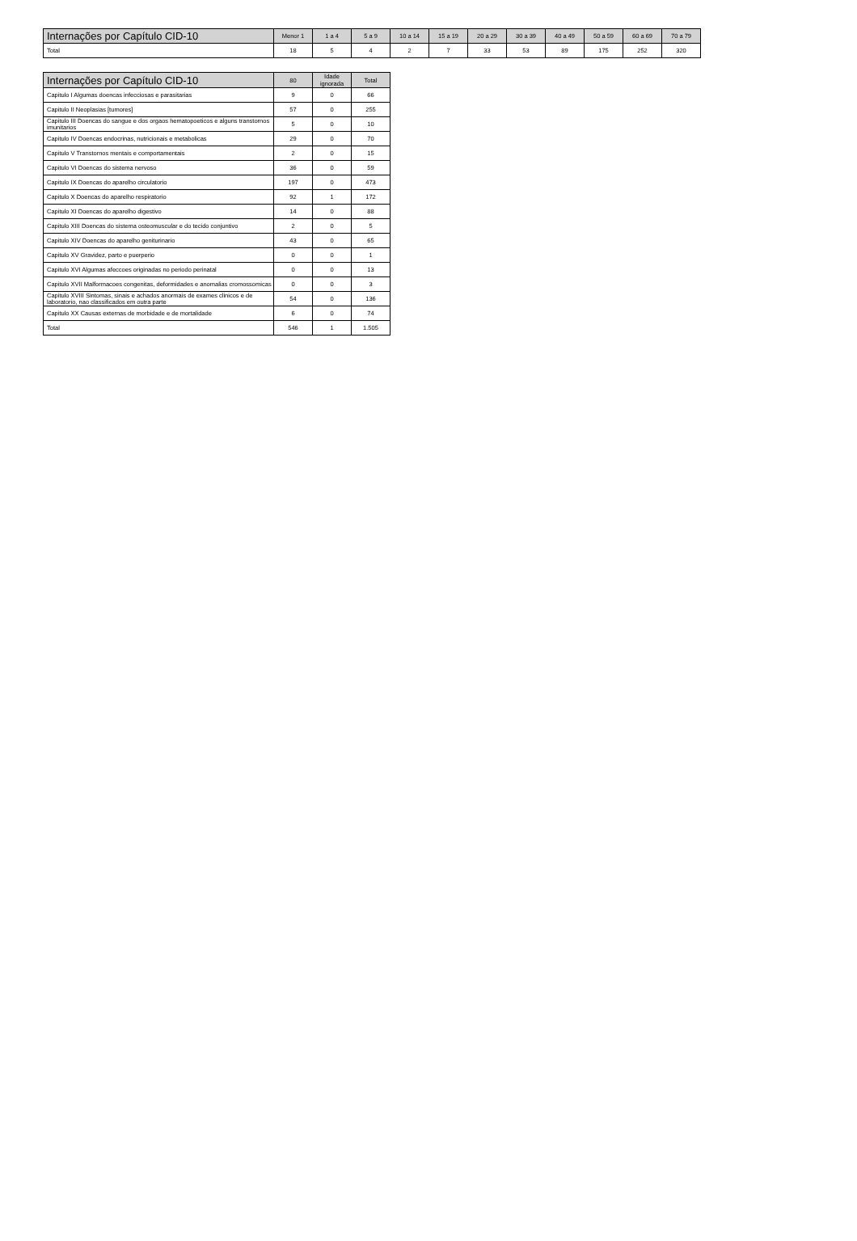| Internações por Capítulo CID-10 | Menor 1 | 1 a 4 | 5 a 9 | 10 a 14 | 15 a 19 | 20 a 29 | 30 a 39 | 40 a 49 | 50 a 59 | 60 a 69 | 70 a 79 |
| --- | --- | --- | --- | --- | --- | --- | --- | --- | --- | --- | --- |
| Total | 18 | 5 | 4 | 2 | 7 | 33 | 53 | 89 | 175 | 252 | 320 |
| Internações por Capítulo CID-10 | 80 | Idade ignorada | Total |
| --- | --- | --- | --- |
| Capitulo I Algumas doencas infecciosas e parasitarias | 9 | 0 | 66 |
| Capitulo II Neoplasias [tumores] | 57 | 0 | 255 |
| Capitulo III Doencas do sangue e dos orgaos hematopoeticos e alguns transtornos imunitarios | 5 | 0 | 10 |
| Capitulo IV Doencas endocrinas, nutricionais e metabolicas | 29 | 0 | 70 |
| Capitulo V Transtornos mentais e comportamentais | 2 | 0 | 15 |
| Capitulo VI Doencas do sistema nervoso | 36 | 0 | 59 |
| Capitulo IX Doencas do aparelho circulatorio | 197 | 0 | 473 |
| Capitulo X Doencas do aparelho respiratorio | 92 | 1 | 172 |
| Capitulo XI Doencas do aparelho digestivo | 14 | 0 | 88 |
| Capitulo XIII Doencas do sistema osteomuscular e do tecido conjuntivo | 2 | 0 | 5 |
| Capitulo XIV Doencas do aparelho geniturinario | 43 | 0 | 65 |
| Capitulo XV Gravidez, parto e puerperio | 0 | 0 | 1 |
| Capitulo XVI Algumas afeccoes originadas no periodo perinatal | 0 | 0 | 13 |
| Capitulo XVII Malformacoes congenitas, deformidades e anomalias cromossomicas | 0 | 0 | 3 |
| Capitulo XVIII Sintomas, sinais e achados anormais de exames clinicos e de laboratorio, nao classificados em outra parte | 54 | 0 | 136 |
| Capitulo XX Causas externas de morbidade e de mortalidade | 6 | 0 | 74 |
| Total | 546 | 1 | 1.505 |